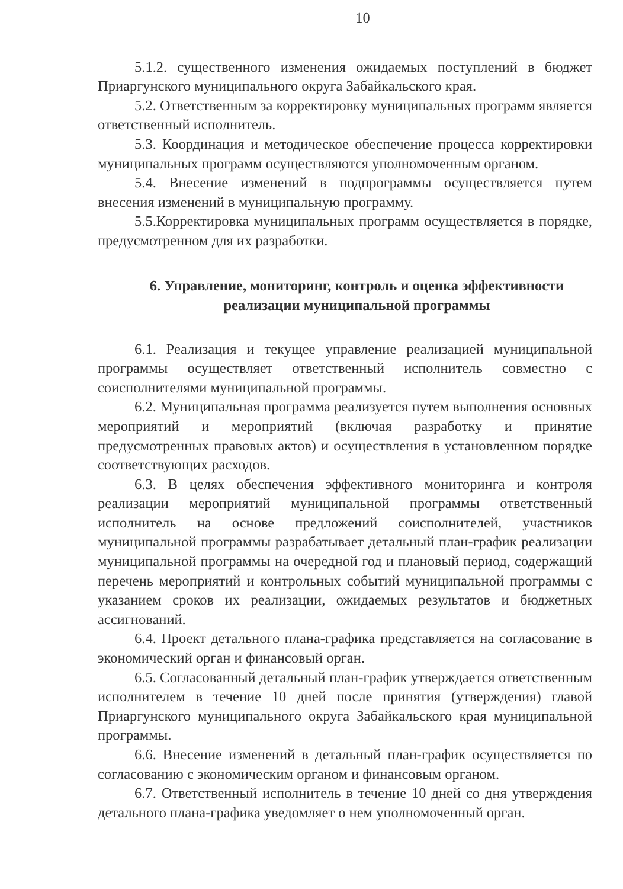10
5.1.2. существенного изменения ожидаемых поступлений в бюджет Приаргунского муниципального округа Забайкальского края.
5.2. Ответственным за корректировку муниципальных программ является ответственный исполнитель.
5.3. Координация и методическое обеспечение процесса корректировки муниципальных программ осуществляются уполномоченным органом.
5.4. Внесение изменений в подпрограммы осуществляется путем внесения изменений в муниципальную программу.
5.5.Корректировка муниципальных программ осуществляется в порядке, предусмотренном для их разработки.
6. Управление, мониторинг, контроль и оценка эффективности
реализации муниципальной программы
6.1. Реализация и текущее управление реализацией муниципальной программы осуществляет ответственный исполнитель совместно с соисполнителями муниципальной программы.
6.2. Муниципальная программа реализуется путем выполнения основных мероприятий и мероприятий (включая разработку и принятие предусмотренных правовых актов) и осуществления в установленном порядке соответствующих расходов.
6.3. В целях обеспечения эффективного мониторинга и контроля реализации мероприятий муниципальной программы ответственный исполнитель на основе предложений соисполнителей, участников муниципальной программы разрабатывает детальный план-график реализации муниципальной программы на очередной год и плановый период, содержащий перечень мероприятий и контрольных событий муниципальной программы с указанием сроков их реализации, ожидаемых результатов и бюджетных ассигнований.
6.4. Проект детального плана-графика представляется на согласование в экономический орган и финансовый орган.
6.5. Согласованный детальный план-график утверждается ответственным исполнителем в течение 10 дней после принятия (утверждения) главой Приаргунского муниципального округа Забайкальского края муниципальной программы.
6.6. Внесение изменений в детальный план-график осуществляется по согласованию с экономическим органом и финансовым органом.
6.7. Ответственный исполнитель в течение 10 дней со дня утверждения детального плана-графика уведомляет о нем уполномоченный орган.